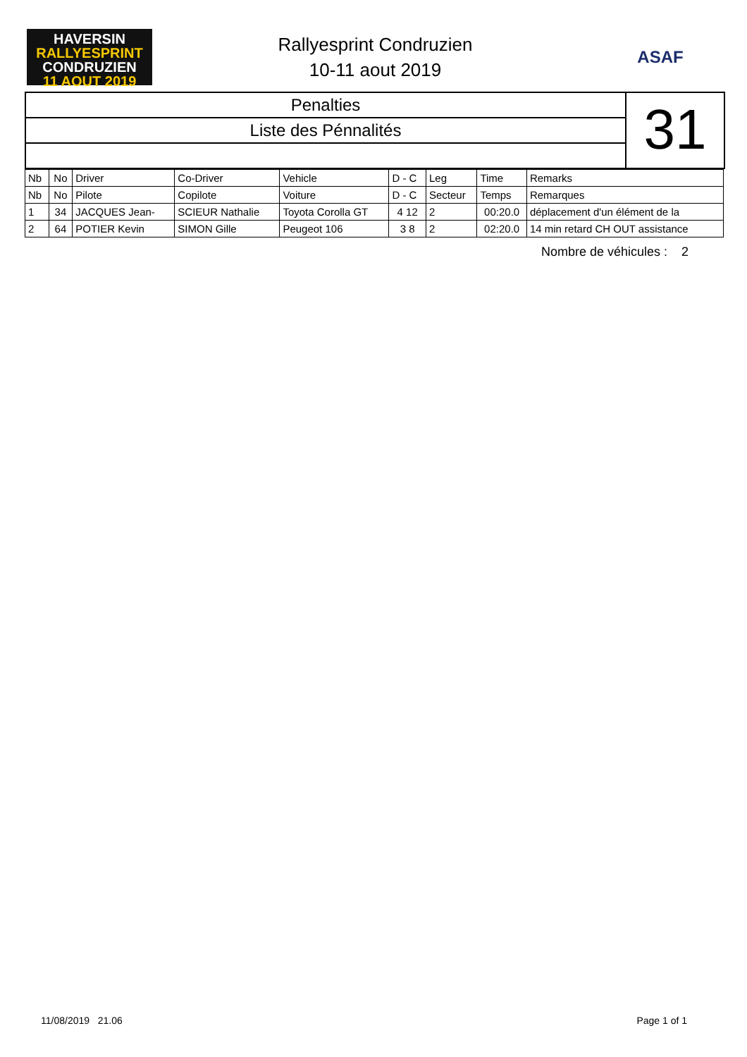HAVERSIN
RALLYESPRINT
CONDRUZIEN
11 AOUT 2019
Rallyesprint Condruzien
10-11 aout 2019
ASAF
Penalties
Liste des Pénnalités
31
| Nb | No | Driver | Co-Driver | Vehicle | D - C | Leg | Time | Remarks |
| --- | --- | --- | --- | --- | --- | --- | --- | --- |
| Nb | No | Pilote | Copilote | Voiture | D - C | Secteur | Temps | Remarques |
| 1 | 34 | JACQUES Jean- | SCIEUR Nathalie | Toyota Corolla GT | 4 12 | 2 | 00:20.0 | déplacement d'un élément de la |
| 2 | 64 | POTIER Kevin | SIMON Gille | Peugeot 106 | 3 8 | 2 | 02:20.0 | 14 min retard CH OUT assistance |
Nombre de véhicules : 2
11/08/2019 21.06 Page 1 of 1